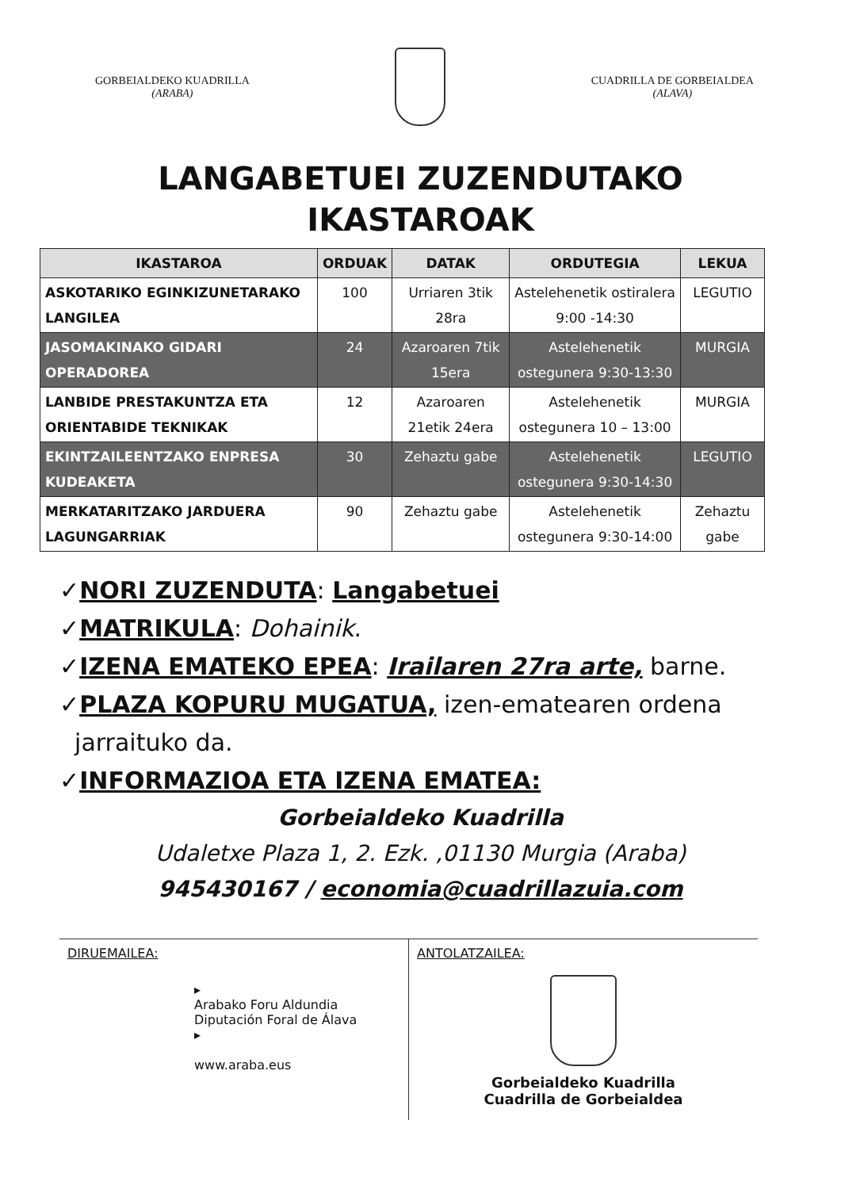GORBEIALDEKO KUADRILLA
(ARABA)
CUADRILLA DE GORBEIALDEA
(ALAVA)
LANGABETUEI ZUZENDUTAKO
IKASTAROAK
| IKASTAROA | ORDUAK | DATAK | ORDUTEGIA | LEKUA |
| --- | --- | --- | --- | --- |
| ASKOTARIKO EGINKIZUNETARAKO LANGILEA | 100 | Urriaren 3tik 28ra | Astelehenetik ostiralera 9:00 -14:30 | LEGUTIO |
| JASOMAKINAKO GIDARI OPERADOREA | 24 | Azaroaren 7tik 15era | Astelehenetik ostegunera 9:30-13:30 | MURGIA |
| LANBIDE PRESTAKUNTZA ETA ORIENTABIDE TEKNIKAK | 12 | Azaroaren 21etik 24era | Astelehenetik ostegunera 10 – 13:00 | MURGIA |
| EKINTZAILEENTZAKO ENPRESA KUDEAKETA | 30 | Zehaztu gabe | Astelehenetik ostegunera 9:30-14:30 | LEGUTIO |
| MERKATARITZAKO JARDUERA LAGUNGARRIAK | 90 | Zehaztu gabe | Astelehenetik ostegunera 9:30-14:00 | Zehaztu gabe |
✓NORI ZUZENDUTA: Langabetuei
✓MATRIKULA: Dohainik.
✓IZENA EMATEKO EPEA: Irailaren 27ra arte, barne.
✓PLAZA KOPURU MUGATUA, izen-ematearen ordena
jarraituko da.
✓INFORMAZIOA ETA IZENA EMATEA:
Gorbeialdeko Kuadrilla
Udaletxe Plaza 1, 2. Ezk. ,01130 Murgia (Araba)
945430167 / economia@cuadrillazuia.com
DIRUEMAILEA:
▸
Arabako Foru Aldundia
Diputación Foral de Álava
▸
www.araba.eus
ANTOLATZAILEA:
Gorbeialdeko Kuadrilla
Cuadrilla de Gorbeialdea